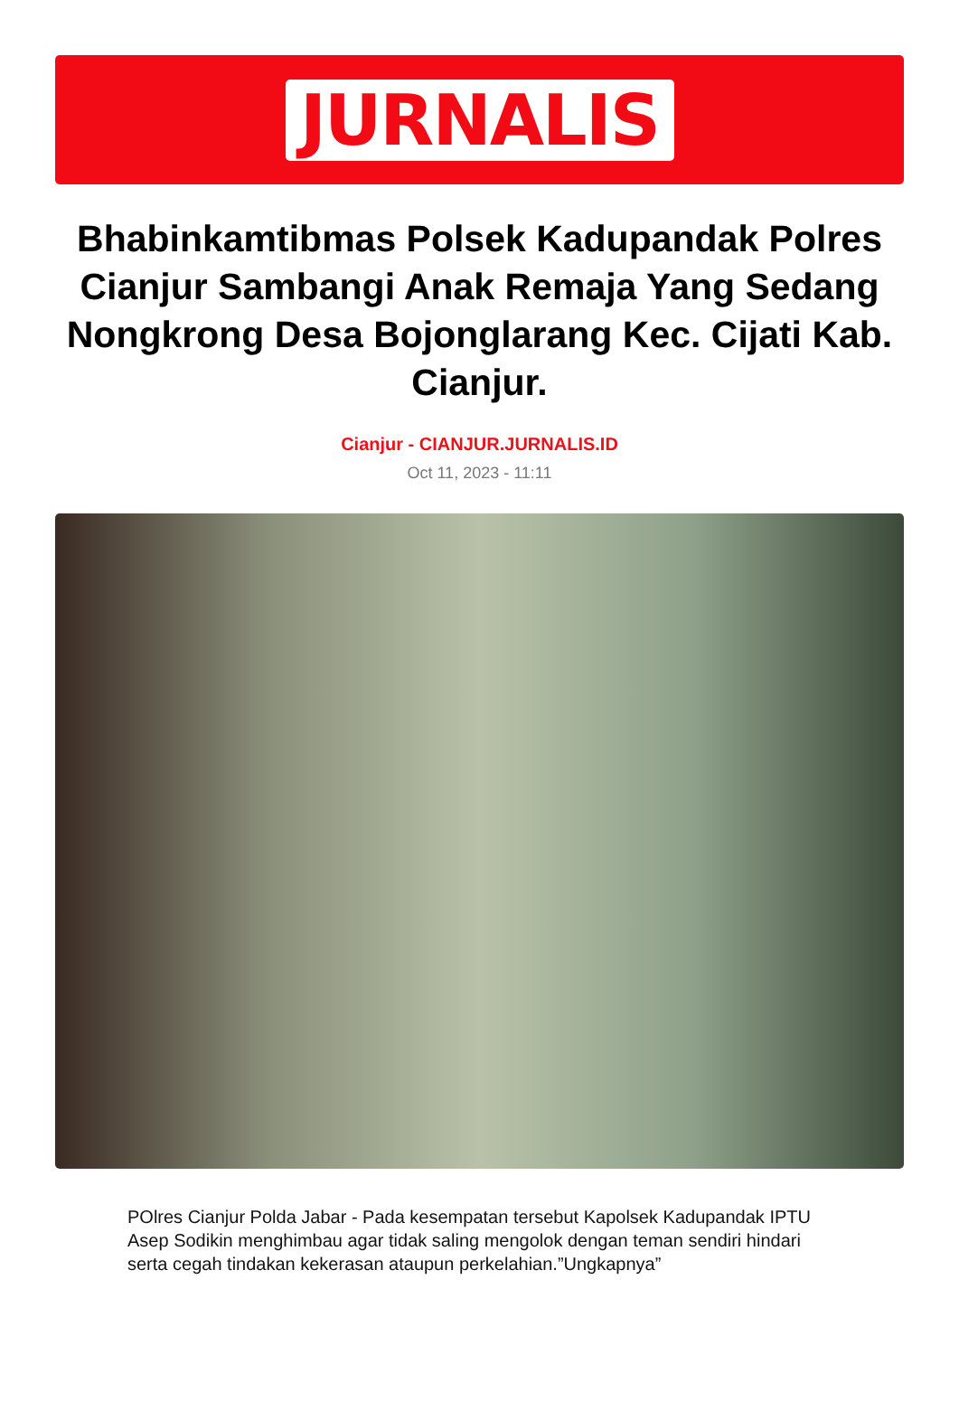JURNALIS
Bhabinkamtibmas Polsek Kadupandak Polres Cianjur Sambangi Anak Remaja Yang Sedang Nongkrong Desa Bojonglarang Kec. Cijati Kab. Cianjur.
Cianjur - CIANJUR.JURNALIS.ID
Oct 11, 2023 - 11:11
POlres Cianjur Polda Jabar - Pada kesempatan tersebut Kapolsek Kadupandak IPTU Asep Sodikin menghimbau agar tidak saling mengolok dengan teman sendiri hindari serta cegah tindakan kekerasan ataupun perkelahian.”Ungkapnya”